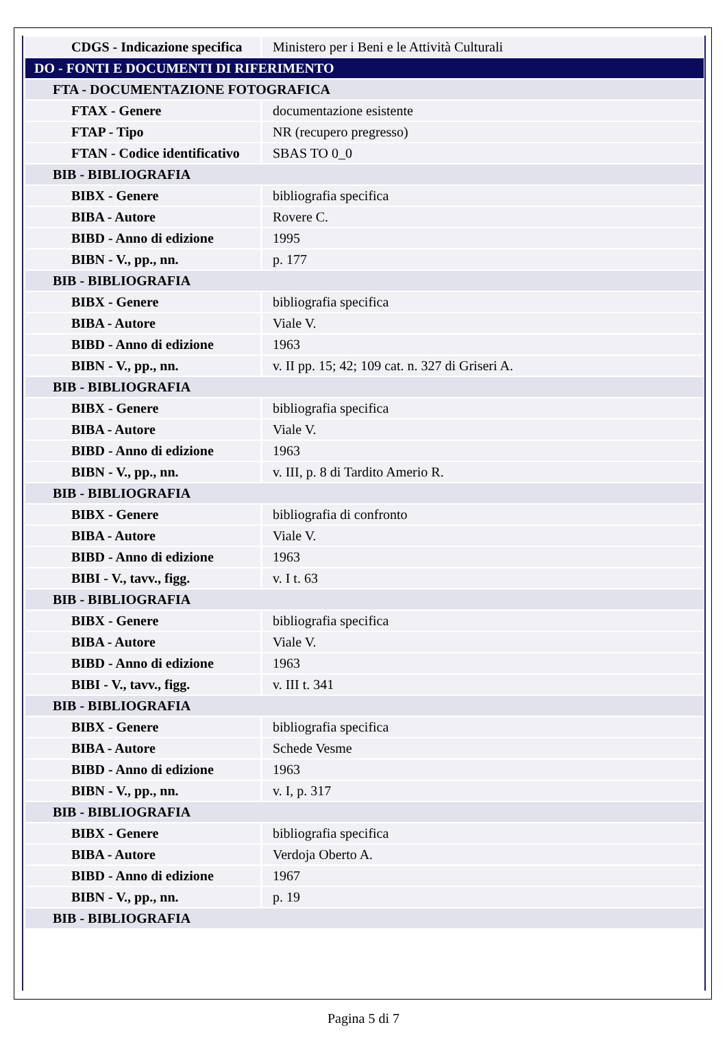| CDGS - Indicazione specifica | Ministero per i Beni e le Attività Culturali |
| DO - FONTI E DOCUMENTI DI RIFERIMENTO | |
| FTA - DOCUMENTAZIONE FOTOGRAFICA | |
| FTAX - Genere | documentazione esistente |
| FTAP - Tipo | NR (recupero pregresso) |
| FTAN - Codice identificativo | SBAS TO 0_0 |
| BIB - BIBLIOGRAFIA | |
| BIBX - Genere | bibliografia specifica |
| BIBA - Autore | Rovere C. |
| BIBD - Anno di edizione | 1995 |
| BIBN - V., pp., nn. | p. 177 |
| BIB - BIBLIOGRAFIA | |
| BIBX - Genere | bibliografia specifica |
| BIBA - Autore | Viale V. |
| BIBD - Anno di edizione | 1963 |
| BIBN - V., pp., nn. | v. II pp. 15; 42; 109 cat. n. 327 di Griseri A. |
| BIB - BIBLIOGRAFIA | |
| BIBX - Genere | bibliografia specifica |
| BIBA - Autore | Viale V. |
| BIBD - Anno di edizione | 1963 |
| BIBN - V., pp., nn. | v. III, p. 8 di Tardito Amerio R. |
| BIB - BIBLIOGRAFIA | |
| BIBX - Genere | bibliografia di confronto |
| BIBA - Autore | Viale V. |
| BIBD - Anno di edizione | 1963 |
| BIBI - V., tavv., figg. | v. I t. 63 |
| BIB - BIBLIOGRAFIA | |
| BIBX - Genere | bibliografia specifica |
| BIBA - Autore | Viale V. |
| BIBD - Anno di edizione | 1963 |
| BIBI - V., tavv., figg. | v. III t. 341 |
| BIB - BIBLIOGRAFIA | |
| BIBX - Genere | bibliografia specifica |
| BIBA - Autore | Schede Vesme |
| BIBD - Anno di edizione | 1963 |
| BIBN - V., pp., nn. | v. I, p. 317 |
| BIB - BIBLIOGRAFIA | |
| BIBX - Genere | bibliografia specifica |
| BIBA - Autore | Verdoja Oberto A. |
| BIBD - Anno di edizione | 1967 |
| BIBN - V., pp., nn. | p. 19 |
| BIB - BIBLIOGRAFIA | |
Pagina 5 di 7